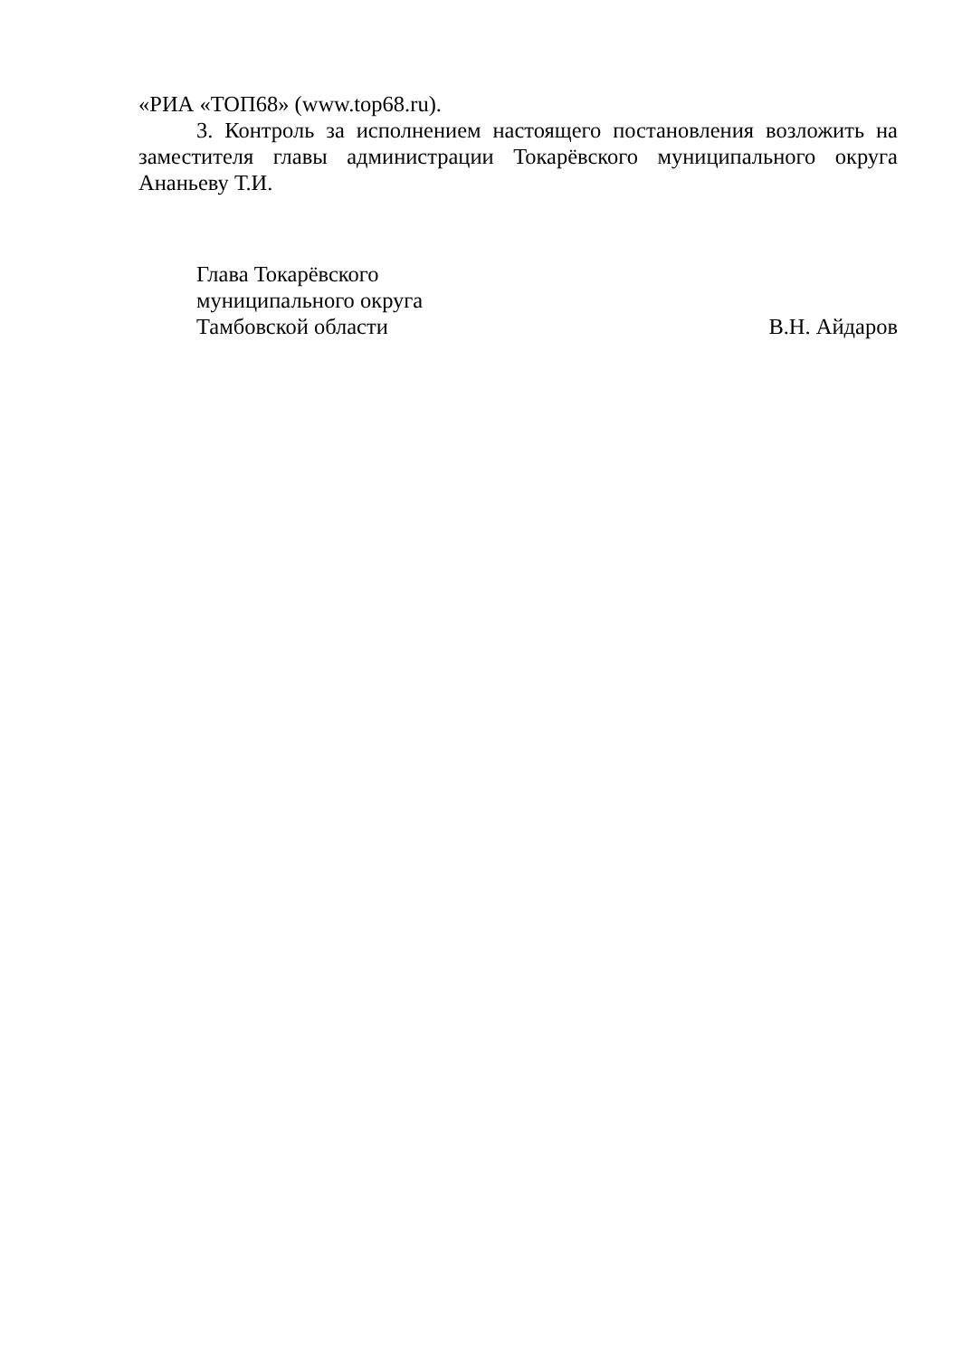«РИА «ТОП68» (www.top68.ru).
3. Контроль за исполнением настоящего постановления возложить на заместителя главы администрации Токарёвского муниципального округа Ананьеву Т.И.
Глава Токарёвского
муниципального округа
Тамбовской области
В.Н. Айдаров